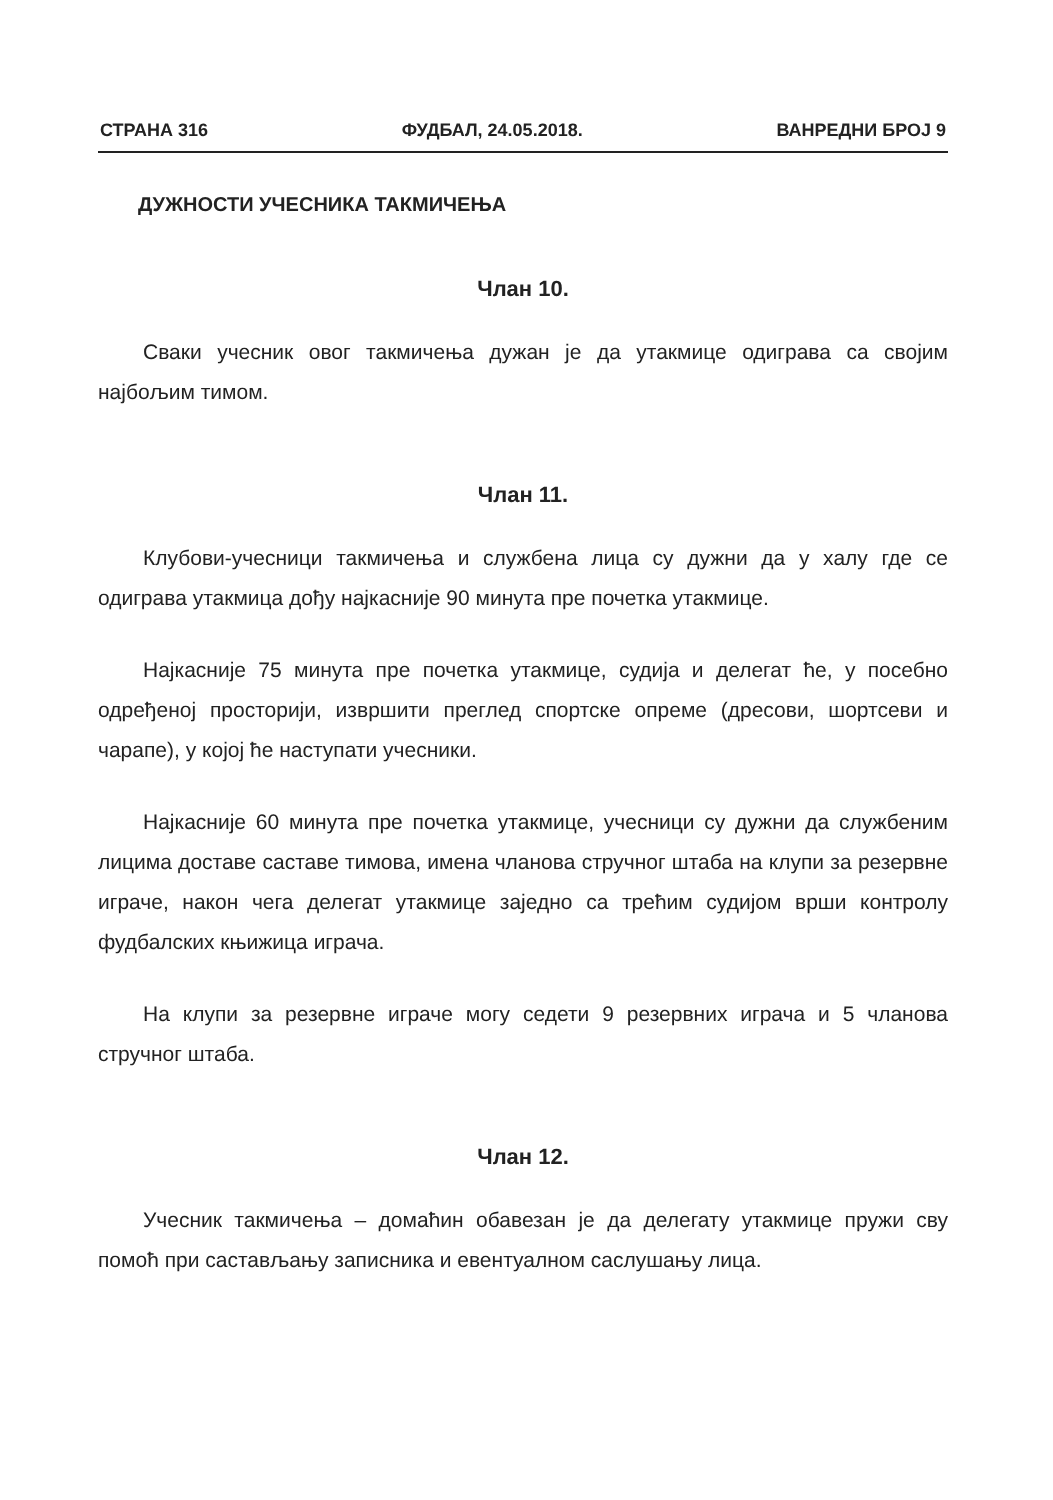СТРАНА 316 ФУДБАЛ, 24.05.2018. ВАНРЕДНИ БРОЈ 9
ДУЖНОСТИ УЧЕСНИКА ТАКМИЧЕЊА
Члан 10.
Сваки учесник овог такмичења дужан је да утакмице одиграва са својим најбољим тимом.
Члан 11.
Клубови-учесници такмичења и службена лица су дужни да у халу где се одиграва утакмица дођу најкасније 90 минута пре почетка утакмице.
Најкасније 75 минута пре почетка утакмице, судија и делегат ће, у посебно одређеној просторији, извршити преглед спортске опреме (дресови, шортсеви и чарапе), у којој ће наступати учесники.
Најкасније 60 минута пре почетка утакмице, учесници су дужни да службеним лицима доставе саставе тимова, имена чланова стручног штаба на клупи за резервне играче, након чега делегат утакмице заједно са трећим судијом врши контролу фудбалских књижица играча.
На клупи за резервне играче могу седети 9 резервних играча и 5 чланова стручног штаба.
Члан 12.
Учесник такмичења – домаћин обавезан је да делегату утакмице пружи сву помоћ при састављању записника и евентуалном саслушању лица.